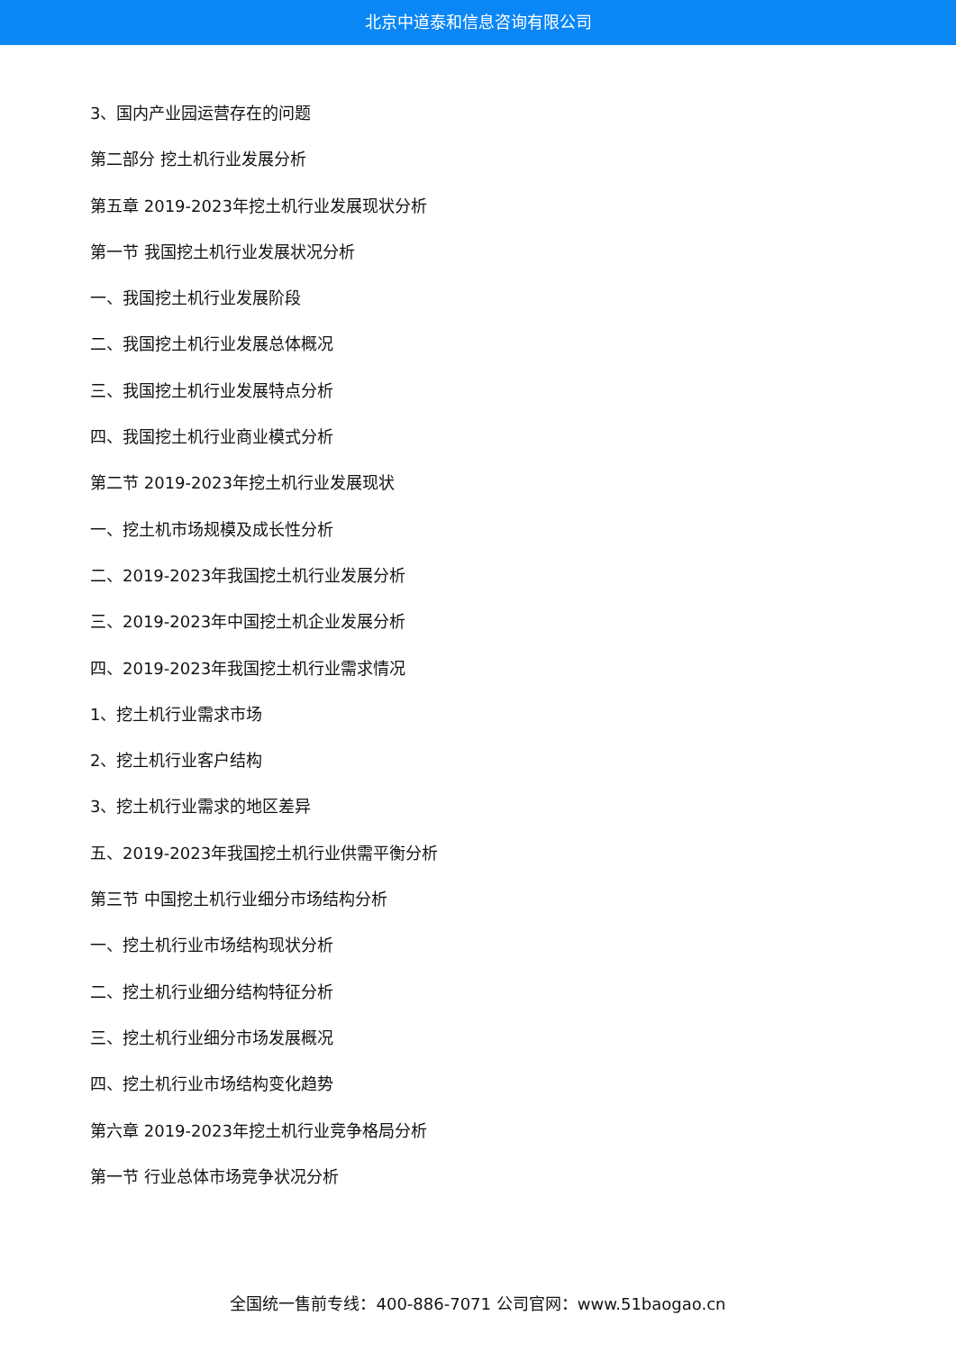北京中道泰和信息咨询有限公司
3、国内产业园运营存在的问题
第二部分 挖土机行业发展分析
第五章 2019-2023年挖土机行业发展现状分析
第一节 我国挖土机行业发展状况分析
一、我国挖土机行业发展阶段
二、我国挖土机行业发展总体概况
三、我国挖土机行业发展特点分析
四、我国挖土机行业商业模式分析
第二节 2019-2023年挖土机行业发展现状
一、挖土机市场规模及成长性分析
二、2019-2023年我国挖土机行业发展分析
三、2019-2023年中国挖土机企业发展分析
四、2019-2023年我国挖土机行业需求情况
1、挖土机行业需求市场
2、挖土机行业客户结构
3、挖土机行业需求的地区差异
五、2019-2023年我国挖土机行业供需平衡分析
第三节 中国挖土机行业细分市场结构分析
一、挖土机行业市场结构现状分析
二、挖土机行业细分结构特征分析
三、挖土机行业细分市场发展概况
四、挖土机行业市场结构变化趋势
第六章 2019-2023年挖土机行业竞争格局分析
第一节 行业总体市场竞争状况分析
全国统一售前专线：400-886-7071 公司官网：www.51baogao.cn